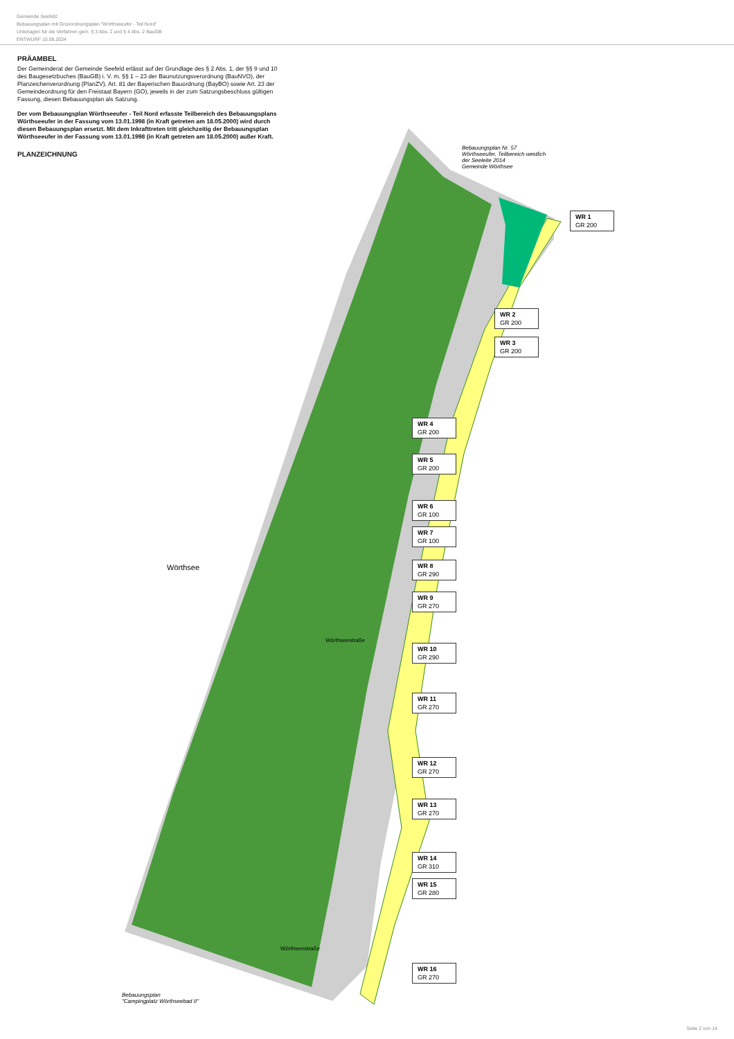Gemeinde Seefeld:
Bebauungsplan mit Grünordnungsplan "Wörthseeufer - Teil Nord"
Unterlagen für die Verfahren gem. § 3 Abs. 2 und § 4 Abs. 2 BauGB
ENTWURF 10.09.2024
PRÄAMBEL
Der Gemeinderat der Gemeinde Seefeld erlässt auf der Grundlage des § 2 Abs. 1, der §§ 9 und 10 des Baugesetzbuches (BauGB) i. V. m. §§ 1 – 23 der Baunutzungsverordnung (BauNVO), der Planzeichenverordnung (PlanZV), Art. 81 der Bayerischen Bauordnung (BayBO) sowie Art. 23 der Gemeindeordnung für den Freistaat Bayern (GO), jeweils in der zum Satzungsbeschluss gültigen Fassung, diesen Bebauungsplan als Satzung.
Der vom Bebauungsplan Wörthseeufer - Teil Nord erfasste Teilbereich des Bebauungsplans Wörthseeufer in der Fassung vom 13.01.1998 (in Kraft getreten am 18.05.2000) wird durch diesen Bebauungsplan ersetzt. Mit dem Inkrafttreten tritt gleichzeitig der Bebauungsplan Wörthseeufer in der Fassung vom 13.01.1998 (in Kraft getreten am 18.05.2000) außer Kraft.
PLANZEICHNUNG
Bebauungsplan Nr. 57
Wörthseeufer, Teilbereich westlich
der Seeleite 2014
Gemeinde Wörthsee
Wörthsee
Bebauungsplan
"Campingplatz Wörthseebad II"
Wörthseestraße
Wörthseestraße
WR 1
GR 200
WR 2
GR 200
WR 3
GR 200
WR 4
GR 200
WR 5
GR 200
WR 6
GR 100
WR 7
GR 100
WR 8
GR 290
WR 9
GR 270
WR 10
GR 290
WR 11
GR 270
WR 12
GR 270
WR 13
GR 270
WR 14
GR 310
WR 15
GR 280
WR 16
GR 270
Seite 2 von 14